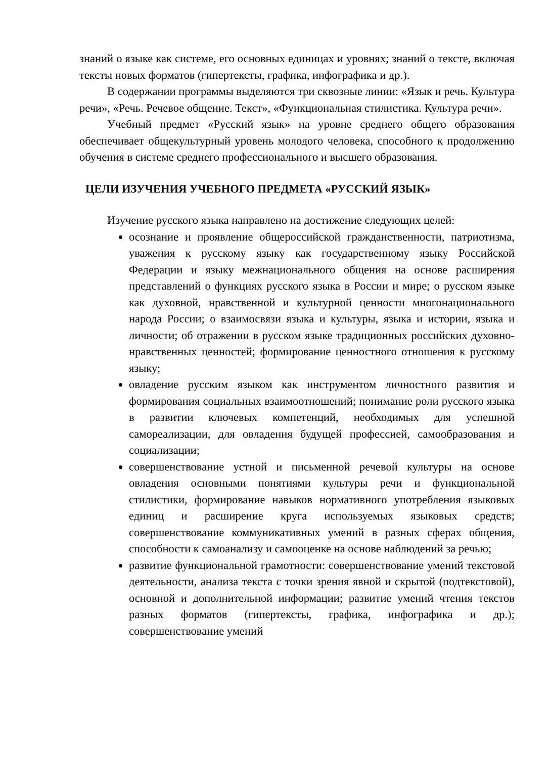знаний о языке как системе, его основных единицах и уровнях; знаний о тексте, включая тексты новых форматов (гипертексты, графика, инфографика и др.).
В содержании программы выделяются три сквозные линии: «Язык и речь. Культура речи», «Речь. Речевое общение. Текст», «Функциональная стилистика. Культура речи».
Учебный предмет «Русский язык» на уровне среднего общего образования обеспечивает общекультурный уровень молодого человека, способного к продолжению обучения в системе среднего профессионального и высшего образования.
ЦЕЛИ ИЗУЧЕНИЯ УЧЕБНОГО ПРЕДМЕТА «РУССКИЙ ЯЗЫК»
Изучение русского языка направлено на достижение следующих целей:
осознание и проявление общероссийской гражданственности, патриотизма, уважения к русскому языку как государственному языку Российской Федерации и языку межнационального общения на основе расширения представлений о функциях русского языка в России и мире; о русском языке как духовной, нравственной и культурной ценности многонационального народа России; о взаимосвязи языка и культуры, языка и истории, языка и личности; об отражении в русском языке традиционных российских духовно-нравственных ценностей; формирование ценностного отношения к русскому языку;
овладение русским языком как инструментом личностного развития и формирования социальных взаимоотношений; понимание роли русского языка в развитии ключевых компетенций, необходимых для успешной самореализации, для овладения будущей профессией, самообразования и социализации;
совершенствование устной и письменной речевой культуры на основе овладения основными понятиями культуры речи и функциональной стилистики, формирование навыков нормативного употребления языковых единиц и расширение круга используемых языковых средств; совершенствование коммуникативных умений в разных сферах общения, способности к самоанализу и самооценке на основе наблюдений за речью;
развитие функциональной грамотности: совершенствование умений текстовой деятельности, анализа текста с точки зрения явной и скрытой (подтекстовой), основной и дополнительной информации; развитие умений чтения текстов разных форматов (гипертексты, графика, инфографика и др.); совершенствование умений